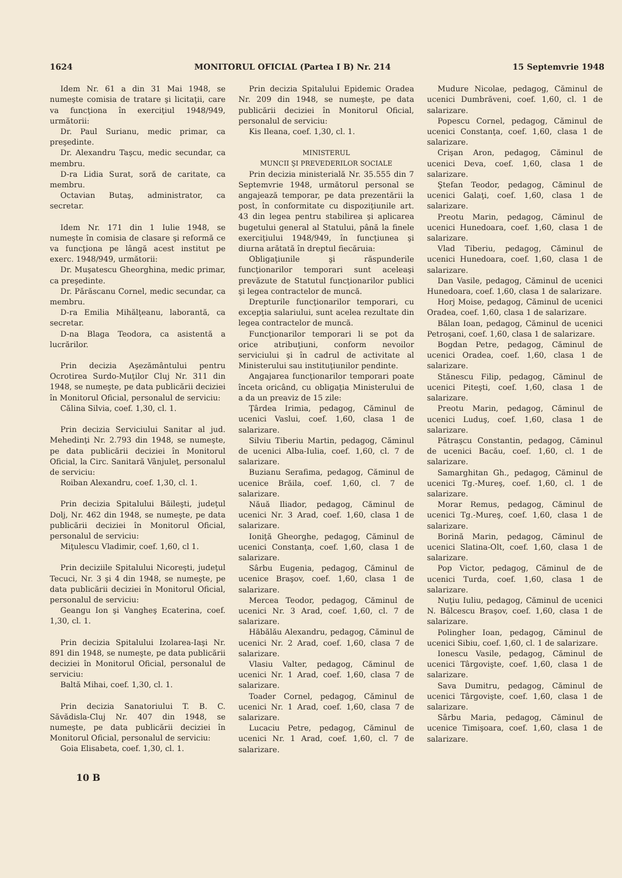1624 MONITORUL OFICIAL (Partea I B) Nr. 214 15 Septemvrie 1948
Idem Nr. 61 a din 31 Mai 1948, se numeşte comisia de tratare şi licitaţii, care va funcţiona în exerciţiul 1948/949, următorii:
Dr. Paul Surianu, medic primar, ca preşedinte.
Dr. Alexandru Taşcu, medic secundar, ca membru.
D-ra Lidia Surat, soră de caritate, ca membru.
Octavian Butaş, administrator, ca secretar.
Idem Nr. 171 din 1 Iulie 1948, se numeşte în comisia de clasare şi reformă ce va funcţiona pe lângă acest institut pe exerc. 1948/949, următorii:
Dr. Muşatescu Gheorghina, medic primar, ca preşedinte.
Dr. Părăscanu Cornel, medic secundar, ca membru.
D-ra Emilia Mihălţeanu, laborantă, ca secretar.
D-na Blaga Teodora, ca asistentă a lucrărilor.
Prin decizia Aşezământului pentru Ocrotirea Surdo-Muţilor Cluj Nr. 311 din 1948, se numeşte, pe data publicării deciziei în Monitorul Oficial, personalul de serviciu:
Călina Silvia, coef. 1,30, cl. 1.
Prin decizia Serviciului Sanitar al jud. Mehedinţi Nr. 2.793 din 1948, se numeşte, pe data publicării deciziei în Monitorul Oficial, la Circ. Sanitară Vânjuleţ, personalul de serviciu:
Roiban Alexandru, coef. 1,30, cl. 1.
Prin decizia Spitalului Băileşti, judeţul Dolj, Nr. 462 din 1948, se numeşte, pe data publicării deciziei în Monitorul Oficial, personalul de serviciu:
Miţulescu Vladimir, coef. 1,60, cl 1.
Prin deciziile Spitalului Nicoreşti, judeţul Tecuci, Nr. 3 şi 4 din 1948, se numeşte, pe data publicării deciziei în Monitorul Oficial, personalul de serviciu:
Geangu Ion şi Vangheş Ecaterina, coef. 1,30, cl. 1.
Prin decizia Spitalului Izolarea-Iaşi Nr. 891 din 1948, se numeşte, pe data publicării deciziei în Monitorul Oficial, personalul de serviciu:
Baltă Mihai, coef. 1,30, cl. 1.
Prin decizia Sanatoriului T. B. C. Săvădisla-Cluj Nr. 407 din 1948, se numeşte, pe data publicării deciziei în Monitorul Oficial, personalul de serviciu:
Goia Elisabeta, coef. 1,30, cl. 1.
Prin decizia Spitalului Epidemic Oradea Nr. 209 din 1948, se numeşte, pe data publicării deciziei în Monitorul Oficial, personalul de serviciu:
Kis Ileana, coef. 1,30, cl. 1.
MINISTERUL
MUNCII ŞI PREVEDERILOR SOCIALE
Prin decizia ministerială Nr. 35.555 din 7 Septemvrie 1948, următorul personal se angajează temporar, pe data prezentării la post, în conformitate cu dispoziţiunile art. 43 din legea pentru stabilirea şi aplicarea bugetului general al Statului, până la finele exerciţiului 1948/949, în funcţiunea şi diurna arătată în dreptul fiecăruia:
Obligaţiunile şi răspunderile funcţionarilor temporari sunt aceleaşi prevăzute de Statutul funcţionarilor publici şi legea contractelor de muncă.
Drepturile funcţionarilor temporari, cu excepţia salariului, sunt acelea rezultate din legea contractelor de muncă.
Funcţionarilor temporari li se pot da orice atribuţiuni, conform nevoilor serviciului şi în cadrul de activitate al Ministerului sau instituţiunilor pendinte.
Angajarea funcţionarilor temporari poate înceta oricând, cu obligaţia Ministerului de a da un preaviz de 15 zile:
Ţârdea Irimia, pedagog, Căminul de ucenici Vaslui, coef. 1,60, clasa 1 de salarizare.
Silviu Tiberiu Martin, pedagog, Căminul de ucenici Alba-Iulia, coef. 1,60, cl. 7 de salarizare.
Buzianu Serafima, pedagog, Căminul de ucenice Brăila, coef. 1,60, cl. 7 de salarizare.
Năuă Iliador, pedagog, Căminul de ucenici Nr. 3 Arad, coef. 1,60, clasa 1 de salarizare.
Ioniţă Gheorghe, pedagog, Căminul de ucenici Constanţa, coef. 1,60, clasa 1 de salarizare.
Sârbu Eugenia, pedagog, Căminul de ucenice Braşov, coef. 1,60, clasa 1 de salarizare.
Mercea Teodor, pedagog, Căminul de ucenici Nr. 3 Arad, coef. 1,60, cl. 7 de salarizare.
Hăbălău Alexandru, pedagog, Căminul de ucenici Nr. 2 Arad, coef. 1,60, clasa 7 de salarizare.
Vlasiu Valter, pedagog, Căminul de ucenici Nr. 1 Arad, coef. 1,60, clasa 7 de salarizare.
Toader Cornel, pedagog, Căminul de ucenici Nr. 1 Arad, coef. 1,60, clasa 7 de salarizare.
Lucaciu Petre, pedagog, Căminul de ucenici Nr. 1 Arad, coef. 1,60, cl. 7 de salarizare.
Mudure Nicolae, pedagog, Căminul de ucenici Dumbrăveni, coef. 1,60, cl. 1 de salarizare.
Popescu Cornel, pedagog, Căminul de ucenici Constanţa, coef. 1,60, clasa 1 de salarizare.
Crişan Aron, pedagog, Căminul de ucenici Deva, coef. 1,60, clasa 1 de salarizare.
Ştefan Teodor, pedagog, Căminul de ucenici Galaţi, coef. 1,60, clasa 1 de salarizare.
Preotu Marin, pedagog, Căminul de ucenici Hunedoara, coef. 1,60, clasa 1 de salarizare.
Vlad Tiberiu, pedagog, Căminul de ucenici Hunedoara, coef. 1,60, clasa 1 de salarizare.
Dan Vasile, pedagog, Căminul de ucenici Hunedoara, coef. 1,60, clasa 1 de salarizare.
Horj Moise, pedagog, Căminul de ucenici Oradea, coef. 1,60, clasa 1 de salarizare.
Bălan Ioan, pedagog, Căminul de ucenici Petroşani, coef. 1,60, clasa 1 de salarizare.
Bogdan Petre, pedagog, Căminul de ucenici Oradea, coef. 1,60, clasa 1 de salarizare.
Stănescu Filip, pedagog, Căminul de ucenici Piteşti, coef. 1,60, clasa 1 de salarizare.
Preotu Marin, pedagog, Căminul de ucenici Luduş, coef. 1,60, clasa 1 de salarizare.
Pătraşcu Constantin, pedagog, Căminul de ucenici Bacău, coef. 1,60, cl. 1 de salarizare.
Samarghitan Gh., pedagog, Căminul de ucenici Tg.-Mureş, coef. 1,60, cl. 1 de salarizare.
Morar Remus, pedagog, Căminul de ucenici Tg.-Mureş, coef. 1,60, clasa 1 de salarizare.
Borină Marin, pedagog, Căminul de ucenici Slatina-Olt, coef. 1,60, clasa 1 de salarizare.
Pop Victor, pedagog, Căminul de de ucenici Turda, coef. 1,60, clasa 1 de salarizare.
Nuţiu Iuliu, pedagog, Căminul de ucenici N. Bălcescu Braşov, coef. 1,60, clasa 1 de salarizare.
Polingher Ioan, pedagog, Căminul de ucenici Sibiu, coef. 1,60, cl. 1 de salarizare.
Ionescu Vasile, pedagog, Căminul de ucenici Târgovişte, coef. 1,60, clasa 1 de salarizare.
Sava Dumitru, pedagog, Căminul de ucenici Târgovişte, coef. 1,60, clasa 1 de salarizare.
Sârbu Maria, pedagog, Căminul de ucenice Timişoara, coef. 1,60, clasa 1 de salarizare.
10 B